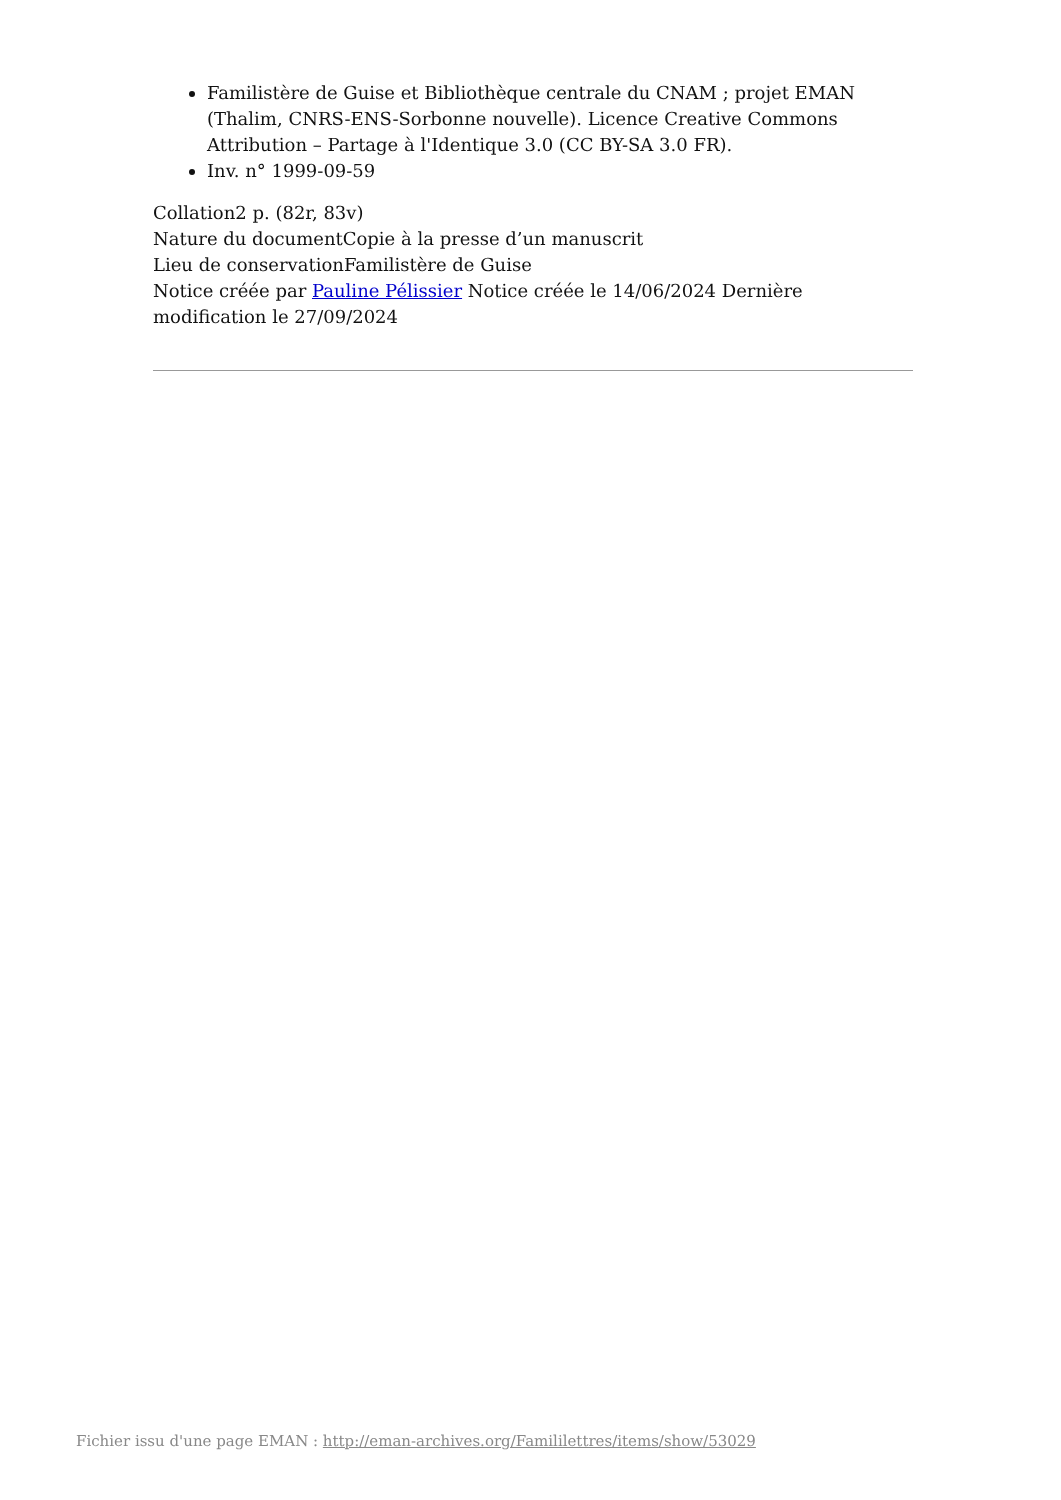Familistère de Guise et Bibliothèque centrale du CNAM ; projet EMAN (Thalim, CNRS-ENS-Sorbonne nouvelle). Licence Creative Commons Attribution – Partage à l'Identique 3.0 (CC BY-SA 3.0 FR).
Inv. n° 1999-09-59
Collation2 p. (82r, 83v)
Nature du documentCopie à la presse d’un manuscrit
Lieu de conservationFamilistère de Guise
Notice créée par Pauline Pélissier Notice créée le 14/06/2024 Dernière modification le 27/09/2024
Fichier issu d'une page EMAN : http://eman-archives.org/Famililettres/items/show/53029